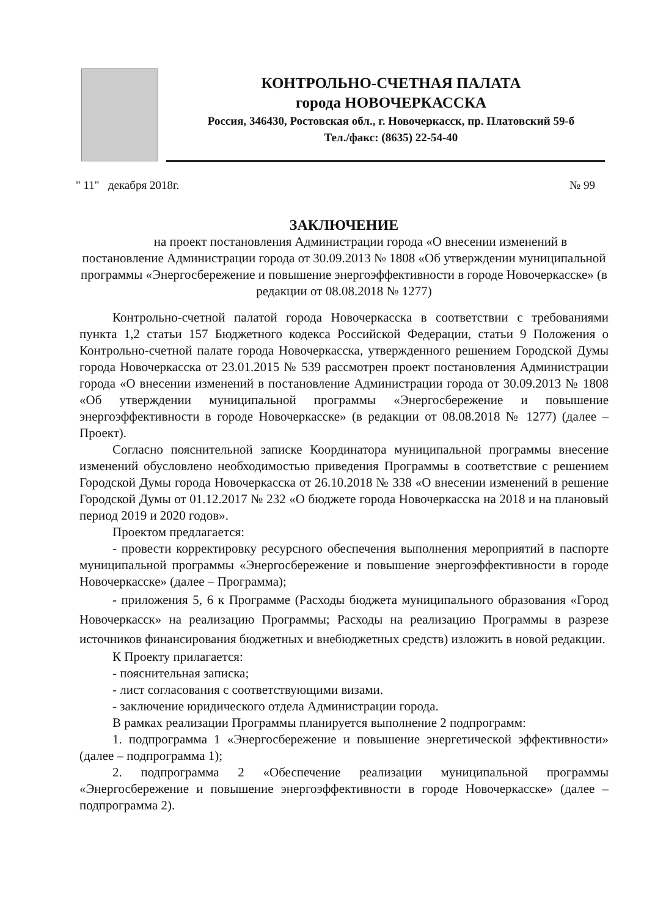КОНТРОЛЬНО-СЧЕТНАЯ ПАЛАТА
города НОВОЧЕРКАССКА
Россия, 346430, Ростовская обл., г. Новочеркасск, пр. Платовский 59-б
Тел./факс: (8635) 22-54-40
" 11" декабря 2018г. № 99
ЗАКЛЮЧЕНИЕ
на проект постановления Администрации города «О внесении изменений в постановление Администрации города от 30.09.2013 № 1808 «Об утверждении муниципальной программы «Энергосбережение и повышение энергоэффективности в городе Новочеркасске» (в редакции от 08.08.2018 № 1277)
Контрольно-счетной палатой города Новочеркасска в соответствии с требованиями пункта 1,2 статьи 157 Бюджетного кодекса Российской Федерации, статьи 9 Положения о Контрольно-счетной палате города Новочеркасска, утвержденного решением Городской Думы города Новочеркасска от 23.01.2015 № 539 рассмотрен проект постановления Администрации города «О внесении изменений в постановление Администрации города от 30.09.2013 № 1808 «Об утверждении муниципальной программы «Энергосбережение и повышение энергоэффективности в городе Новочеркасске» (в редакции от 08.08.2018 № 1277) (далее – Проект).
Согласно пояснительной записке Координатора муниципальной программы внесение изменений обусловлено необходимостью приведения Программы в соответствие с решением Городской Думы города Новочеркасска от 26.10.2018 № 338 «О внесении изменений в решение Городской Думы от 01.12.2017 № 232 «О бюджете города Новочеркасска на 2018 и на плановый период 2019 и 2020 годов».
Проектом предлагается:
- провести корректировку ресурсного обеспечения выполнения мероприятий в паспорте муниципальной программы «Энергосбережение и повышение энергоэффективности в городе Новочеркасске» (далее – Программа);
- приложения 5, 6 к Программе (Расходы бюджета муниципального образования «Город Новочеркасск» на реализацию Программы; Расходы на реализацию Программы в разрезе источников финансирования бюджетных и внебюджетных средств) изложить в новой редакции.
К Проекту прилагается:
- пояснительная записка;
- лист согласования с соответствующими визами.
- заключение юридического отдела Администрации города.
В рамках реализации Программы планируется выполнение 2 подпрограмм:
1. подпрограмма 1 «Энергосбережение и повышение энергетической эффективности» (далее – подпрограмма 1);
2. подпрограмма 2 «Обеспечение реализации муниципальной программы «Энергосбережение и повышение энергоэффективности в городе Новочеркасске» (далее – подпрограмма 2).